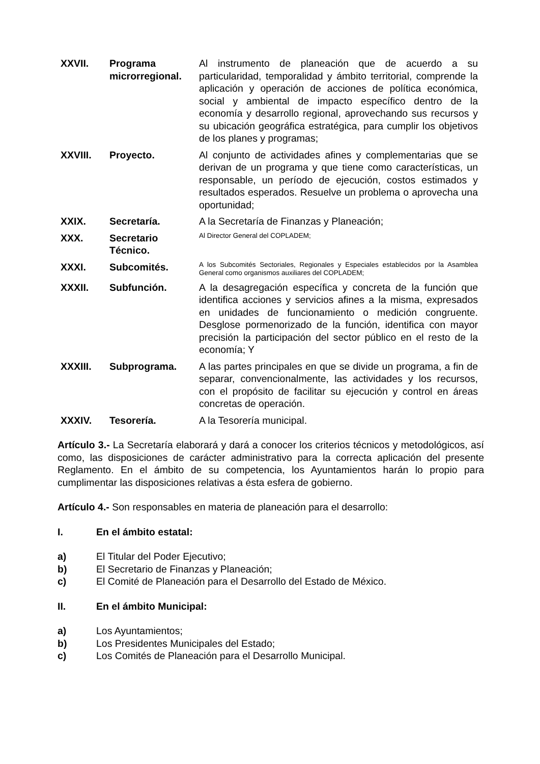XXVII. Programa microrregional.
Al instrumento de planeación que de acuerdo a su particularidad, temporalidad y ámbito territorial, comprende la aplicación y operación de acciones de política económica, social y ambiental de impacto específico dentro de la economía y desarrollo regional, aprovechando sus recursos y su ubicación geográfica estratégica, para cumplir los objetivos de los planes y programas;
XXVIII. Proyecto. Al conjunto de actividades afines y complementarias que se derivan de un programa y que tiene como características, un responsable, un período de ejecución, costos estimados y resultados esperados. Resuelve un problema o aprovecha una oportunidad;
XXIX. Secretaría. A la Secretaría de Finanzas y Planeación;
XXX. Secretario Técnico.
Al Director General del COPLADEM;
XXXI. Subcomités.
A los Subcomités Sectoriales, Regionales y Especiales establecidos por la Asamblea General como organismos auxiliares del COPLADEM;
XXXII. Subfunción. A la desagregación específica y concreta de la función que identifica acciones y servicios afines a la misma, expresados en unidades de funcionamiento o medición congruente. Desglose pormenorizado de la función, identifica con mayor precisión la participación del sector público en el resto de la economía; Y
XXXIII. Subprograma. A las partes principales en que se divide un programa, a fin de separar, convencionalmente, las actividades y los recursos, con el propósito de facilitar su ejecución y control en áreas concretas de operación.
XXXIV. Tesorería. A la Tesorería municipal.
Artículo 3.- La Secretaría elaborará y dará a conocer los criterios técnicos y metodológicos, así como, las disposiciones de carácter administrativo para la correcta aplicación del presente Reglamento. En el ámbito de su competencia, los Ayuntamientos harán lo propio para cumplimentar las disposiciones relativas a ésta esfera de gobierno.
Artículo 4.- Son responsables en materia de planeación para el desarrollo:
I. En el ámbito estatal:
a) El Titular del Poder Ejecutivo;
b) El Secretario de Finanzas y Planeación;
c) El Comité de Planeación para el Desarrollo del Estado de México.
II. En el ámbito Municipal:
a) Los Ayuntamientos;
b) Los Presidentes Municipales del Estado;
c) Los Comités de Planeación para el Desarrollo Municipal.